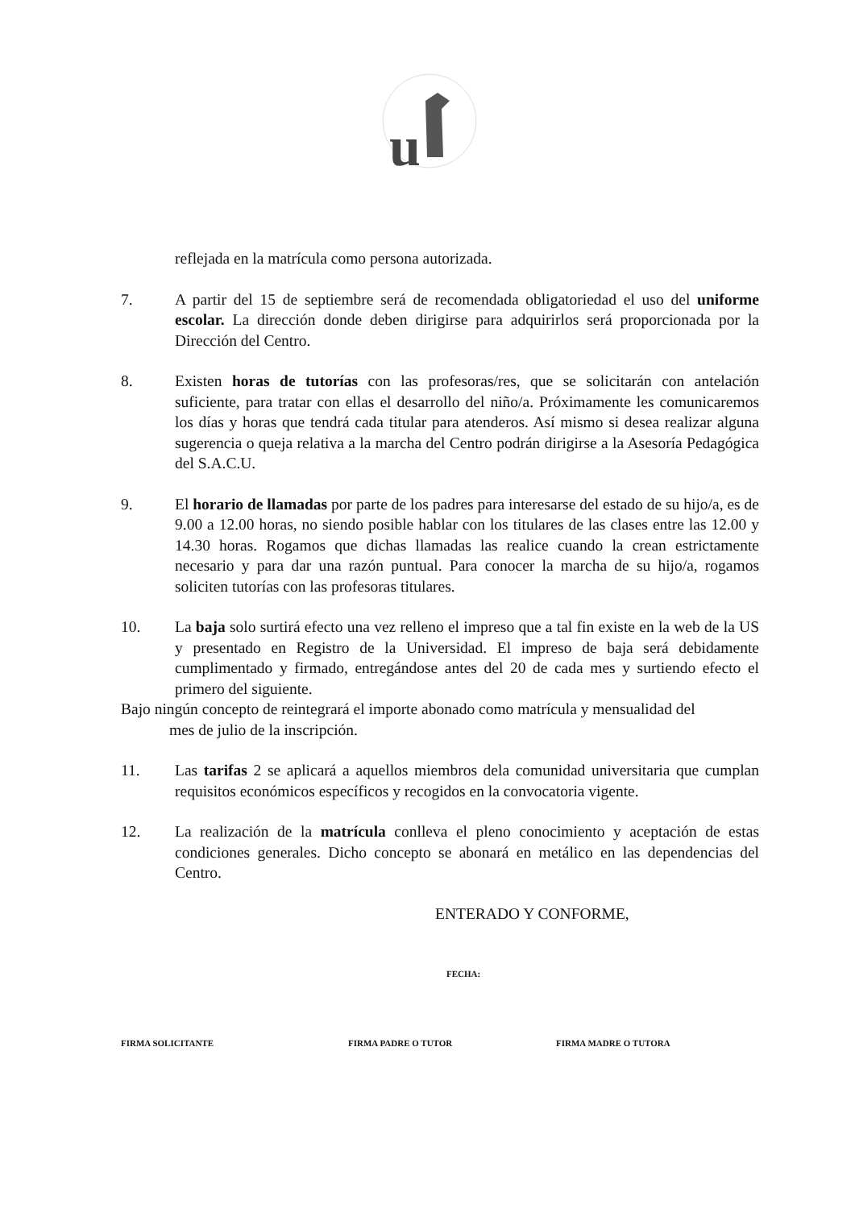u
reflejada en la matrícula como persona autorizada.
7. A partir del 15 de septiembre será de recomendada obligatoriedad el uso del uniforme escolar. La dirección donde deben dirigirse para adquirirlos será proporcionada por la Dirección del Centro.
8. Existen horas de tutorías con las profesoras/res, que se solicitarán con antelación suficiente, para tratar con ellas el desarrollo del niño/a. Próximamente les comunicaremos los días y horas que tendrá cada titular para atenderos. Así mismo si desea realizar alguna sugerencia o queja relativa a la marcha del Centro podrán dirigirse a la Asesoría Pedagógica del S.A.C.U.
9. El horario de llamadas por parte de los padres para interesarse del estado de su hijo/a, es de 9.00 a 12.00 horas, no siendo posible hablar con los titulares de las clases entre las 12.00 y 14.30 horas. Rogamos que dichas llamadas las realice cuando la crean estrictamente necesario y para dar una razón puntual. Para conocer la marcha de su hijo/a, rogamos soliciten tutorías con las profesoras titulares.
10. La baja solo surtirá efecto una vez relleno el impreso que a tal fin existe en la web de la US y presentado en Registro de la Universidad. El impreso de baja será debidamente cumplimentado y firmado, entregándose antes del 20 de cada mes y surtiendo efecto el primero del siguiente.
Bajo ningún concepto de reintegrará el importe abonado como matrícula y mensualidad del
mes de julio de la inscripción.
11. Las tarifas 2 se aplicará a aquellos miembros dela comunidad universitaria que cumplan requisitos económicos específicos y recogidos en la convocatoria vigente.
12. La realización de la matrícula conlleva el pleno conocimiento y aceptación de estas condiciones generales. Dicho concepto se abonará en metálico en las dependencias del Centro.
ENTERADO Y CONFORME,
FECHA:
FIRMA SOLICITANTE FIRMA PADRE O TUTOR FIRMA MADRE O TUTORA